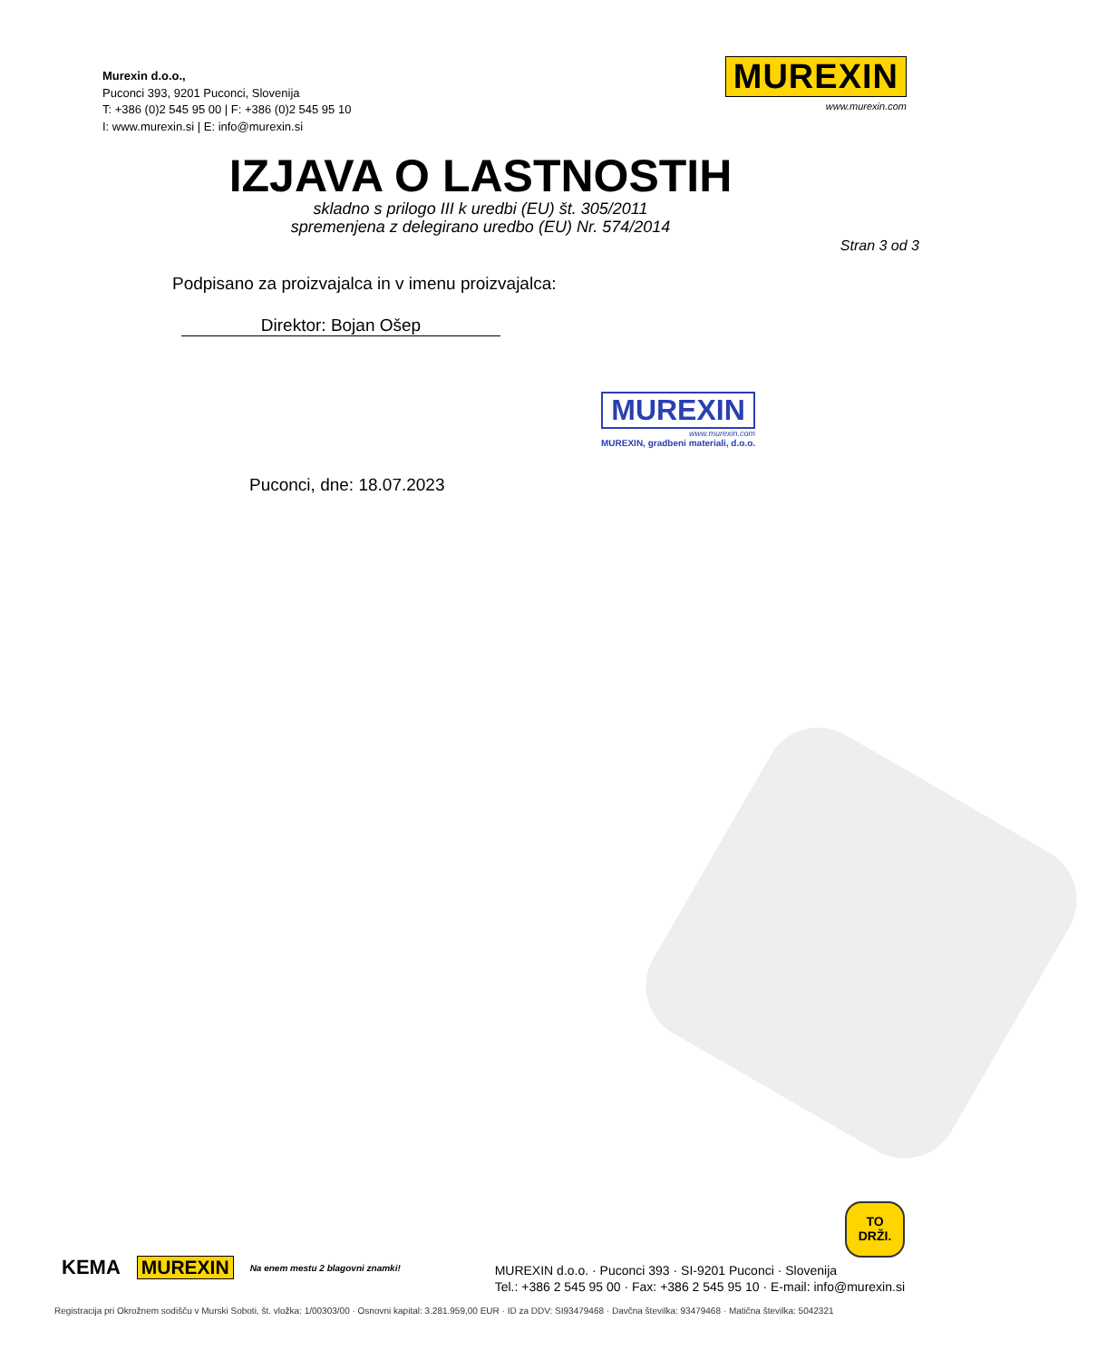Murexin d.o.o.,
Puconci 393, 9201 Puconci, Slovenija
T: +386 (0)2 545 95 00 | F: +386 (0)2 545 95 10
I: www.murexin.si | E: info@murexin.si
MUREXIN
www.murexin.com
IZJAVA O LASTNOSTIH
skladno s prilogo III k uredbi (EU) št. 305/2011
spremenjena z delegirano uredbo (EU) Nr. 574/2014
Stran 3 od 3
Podpisano za proizvajalca in v imenu proizvajalca:
Direktor: Bojan Ošep
MUREXIN
www.murexin.com
MUREXIN, gradbeni materiali, d.o.o.
Puconci, dne: 18.07.2023
TO
DRŽI.
KEMA MUREXIN Na enem mestu 2 blagovni znamki!
MUREXIN d.o.o. · Puconci 393 · SI-9201 Puconci · Slovenija
Tel.: +386 2 545 95 00 · Fax: +386 2 545 95 10 · E-mail: info@murexin.si
Registracija pri Okrožnem sodišču v Murski Soboti, št. vložka: 1/00303/00 · Osnovni kapital: 3.281.959,00 EUR · ID za DDV: SI93479468 · Davčna številka: 93479468 · Matična številka: 5042321